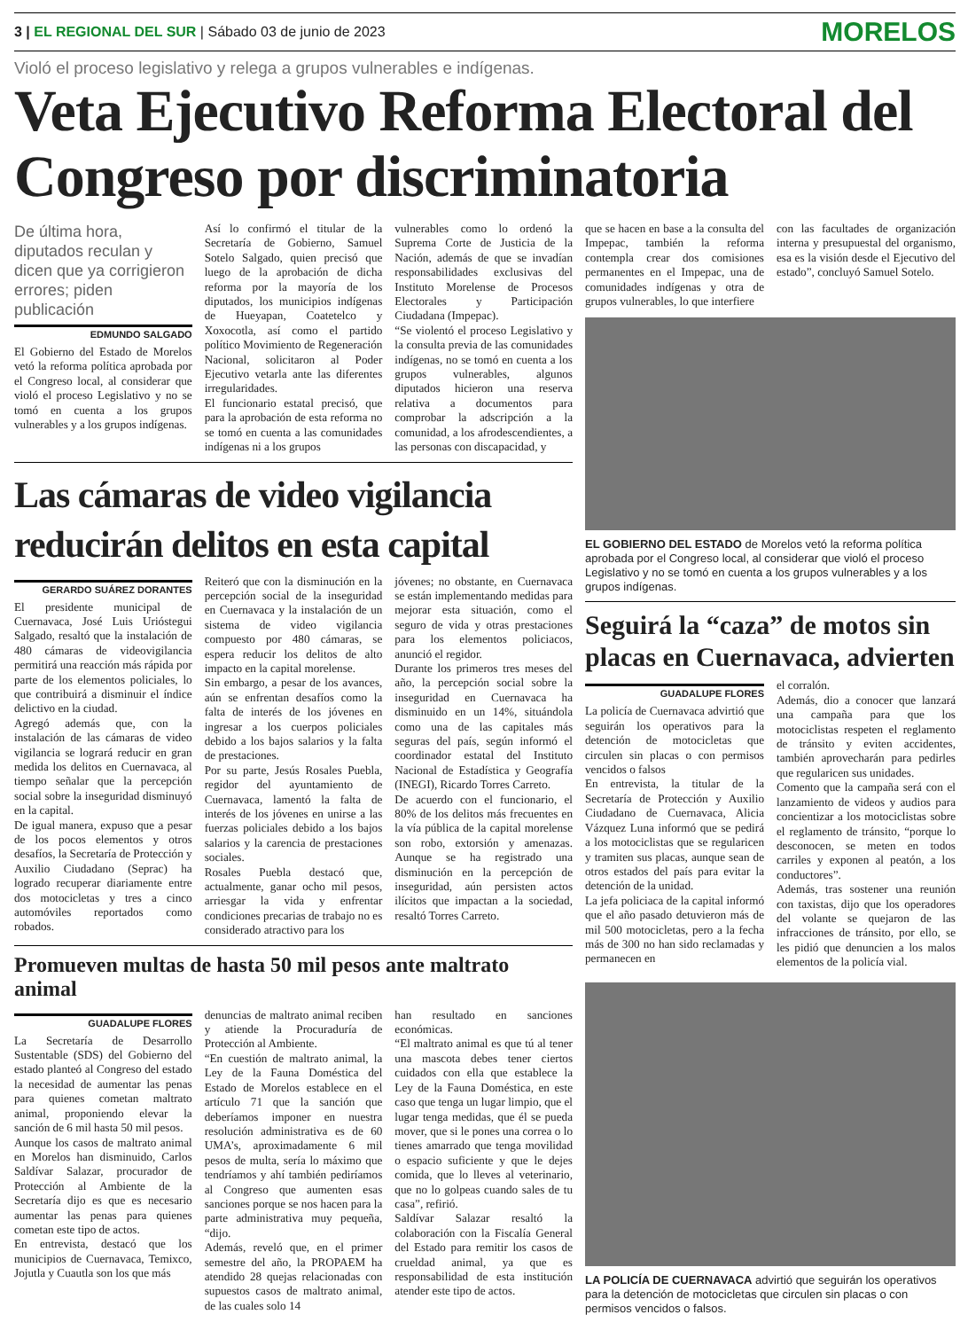3 | EL REGIONAL DEL SUR | Sábado 03 de junio de 2023 MORELOS
Violó el proceso legislativo y relega a grupos vulnerables e indígenas.
Veta Ejecutivo Reforma Electoral del Congreso por discriminatoria
De última hora, diputados reculan y dicen que ya corrigieron errores; piden publicación
EDMUNDO SALGADO
El Gobierno del Estado de Morelos vetó la reforma política aprobada por el Congreso local, al considerar que violó el proceso Legislativo y no se tomó en cuenta a los grupos vulnerables y a los grupos indígenas.
Así lo confirmó el titular de la Secretaría de Gobierno, Samuel Sotelo Salgado, quien precisó que luego de la aprobación de dicha reforma por la mayoría de los diputados, los municipios indígenas de Hueyapan, Coatetelco y Xoxocotla, así como el partido político Movimiento de Regeneración Nacional, solicitaron al Poder Ejecutivo vetarla ante las diferentes irregularidades.
El funcionario estatal precisó, que para la aprobación de esta reforma no se tomó en cuenta a las comunidades indígenas ni a los grupos
vulnerables como lo ordenó la Suprema Corte de Justicia de la Nación, además de que se invadían responsabilidades exclusivas del Instituto Morelense de Procesos Electorales y Participación Ciudadana (Impepac).
“Se violentó el proceso Legislativo y la consulta previa de las comunidades indígenas, no se tomó en cuenta a los grupos vulnerables, algunos diputados hicieron una reserva relativa a documentos para comprobar la adscripción a la comunidad, a los afrodescendientes, a las personas con discapacidad, y
Las cámaras de video vigilancia reducirán delitos en esta capital
GERARDO SUÁREZ DORANTES
El presidente municipal de Cuernavaca, José Luis Urióstegui Salgado, resaltó que la instalación de 480 cámaras de videovigilancia permitirá una reacción más rápida por parte de los elementos policiales, lo que contribuirá a disminuir el índice delictivo en la ciudad.
Agregó además que, con la instalación de las cámaras de video vigilancia se logrará reducir en gran medida los delitos en Cuernavaca, al tiempo señalar que la percepción social sobre la inseguridad disminuyó en la capital.
De igual manera, expuso que a pesar de los pocos elementos y otros desafíos, la Secretaría de Protección y Auxilio Ciudadano (Seprac) ha logrado recuperar diariamente entre dos motocicletas y tres a cinco automóviles reportados como robados.
Reiteró que con la disminución en la percepción social de la inseguridad en Cuernavaca y la instalación de un sistema de video vigilancia compuesto por 480 cámaras, se espera reducir los delitos de alto impacto en la capital morelense.
Sin embargo, a pesar de los avances, aún se enfrentan desafíos como la falta de interés de los jóvenes en ingresar a los cuerpos policiales debido a los bajos salarios y la falta de prestaciones.
Por su parte, Jesús Rosales Puebla, regidor del ayuntamiento de Cuernavaca, lamentó la falta de interés de los jóvenes en unirse a las fuerzas policiales debido a los bajos salarios y la carencia de prestaciones sociales.
Rosales Puebla destacó que, actualmente, ganar ocho mil pesos, arriesgar la vida y enfrentar condiciones precarias de trabajo no es considerado atractivo para los
jóvenes; no obstante, en Cuernavaca se están implementando medidas para mejorar esta situación, como el seguro de vida y otras prestaciones para los elementos policiacos, anunció el regidor.
Durante los primeros tres meses del año, la percepción social sobre la inseguridad en Cuernavaca ha disminuido en un 14%, situándola como una de las capitales más seguras del país, según informó el coordinador estatal del Instituto Nacional de Estadística y Geografía (INEGI), Ricardo Torres Carreto.
De acuerdo con el funcionario, el 80% de los delitos más frecuentes en la vía pública de la capital morelense son robo, extorsión y amenazas. Aunque se ha registrado una disminución en la percepción de inseguridad, aún persisten actos ilícitos que impactan a la sociedad, resaltó Torres Carreto.
Promueven multas de hasta 50 mil pesos ante maltrato animal
GUADALUPE FLORES
La Secretaría de Desarrollo Sustentable (SDS) del Gobierno del estado planteó al Congreso del estado la necesidad de aumentar las penas para quienes cometan maltrato animal, proponiendo elevar la sanción de 6 mil hasta 50 mil pesos.
Aunque los casos de maltrato animal en Morelos han disminuido, Carlos Saldívar Salazar, procurador de Protección al Ambiente de la Secretaría dijo es que es necesario aumentar las penas para quienes cometan este tipo de actos.
En entrevista, destacó que los municipios de Cuernavaca, Temixco, Jojutla y Cuautla son los que más
denuncias de maltrato animal reciben y atiende la Procuraduría de Protección al Ambiente.
“En cuestión de maltrato animal, la Ley de la Fauna Doméstica del Estado de Morelos establece en el artículo 71 que la sanción que deberíamos imponer en nuestra resolución administrativa es de 60 UMA’s, aproximadamente 6 mil pesos de multa, sería lo máximo que tendríamos y ahí también pediríamos al Congreso que aumenten esas sanciones porque se nos hacen para la parte administrativa muy pequeña, “dijo.
Además, reveló que, en el primer semestre del año, la PROPAEM ha atendido 28 quejas relacionadas con supuestos casos de maltrato animal, de las cuales solo 14
han resultado en sanciones económicas.
“El maltrato animal es que tú al tener una mascota debes tener ciertos cuidados con ella que establece la Ley de la Fauna Doméstica, en este caso que tenga un lugar limpio, que el lugar tenga medidas, que él se pueda mover, que si le pones una correa o lo tienes amarrado que tenga movilidad o espacio suficiente y que le dejes comida, que lo lleves al veterinario, que no lo golpeas cuando sales de tu casa”, refirió.
Saldívar Salazar resaltó la colaboración con la Fiscalía General del Estado para remitir los casos de crueldad animal, ya que es responsabilidad de esta institución atender este tipo de actos.
que se hacen en base a la consulta del Impepac, también la reforma contempla crear dos comisiones permanentes en el Impepac, una de comunidades indígenas y otra de grupos vulnerables, lo que interfiere
con las facultades de organización interna y presupuestal del organismo, esa es la visión desde el Ejecutivo del estado”, concluyó Samuel Sotelo.
EL GOBIERNO DEL ESTADO de Morelos vetó la reforma política aprobada por el Congreso local, al considerar que violó el proceso Legislativo y no se tomó en cuenta a los grupos vulnerables y a los grupos indígenas.
Seguirá la “caza” de motos sin placas en Cuernavaca, advierten
GUADALUPE FLORES
La policía de Cuernavaca advirtió que seguirán los operativos para la detención de motocicletas que circulen sin placas o con permisos vencidos o falsos
En entrevista, la titular de la Secretaría de Protección y Auxilio Ciudadano de Cuernavaca, Alicia Vázquez Luna informó que se pedirá a los motociclistas que se regularicen y tramiten sus placas, aunque sean de otros estados del país para evitar la detención de la unidad.
La jefa policiaca de la capital informó que el año pasado detuvieron más de mil 500 motocicletas, pero a la fecha más de 300 no han sido reclamadas y permanecen en
el corralón.
Además, dio a conocer que lanzará una campaña para que los motociclistas respeten el reglamento de tránsito y eviten accidentes, también aprovecharán para pedirles que regularicen sus unidades.
Comento que la campaña será con el lanzamiento de videos y audios para concientizar a los motociclistas sobre el reglamento de tránsito, “porque lo desconocen, se meten en todos carriles y exponen al peatón, a los conductores”.
Además, tras sostener una reunión con taxistas, dijo que los operadores del volante se quejaron de las infracciones de tránsito, por ello, se les pidió que denuncien a los malos elementos de la policía vial.
LA POLICÍA DE CUERNAVACA advirtió que seguirán los operativos para la detención de motocicletas que circulen sin placas o con permisos vencidos o falsos.